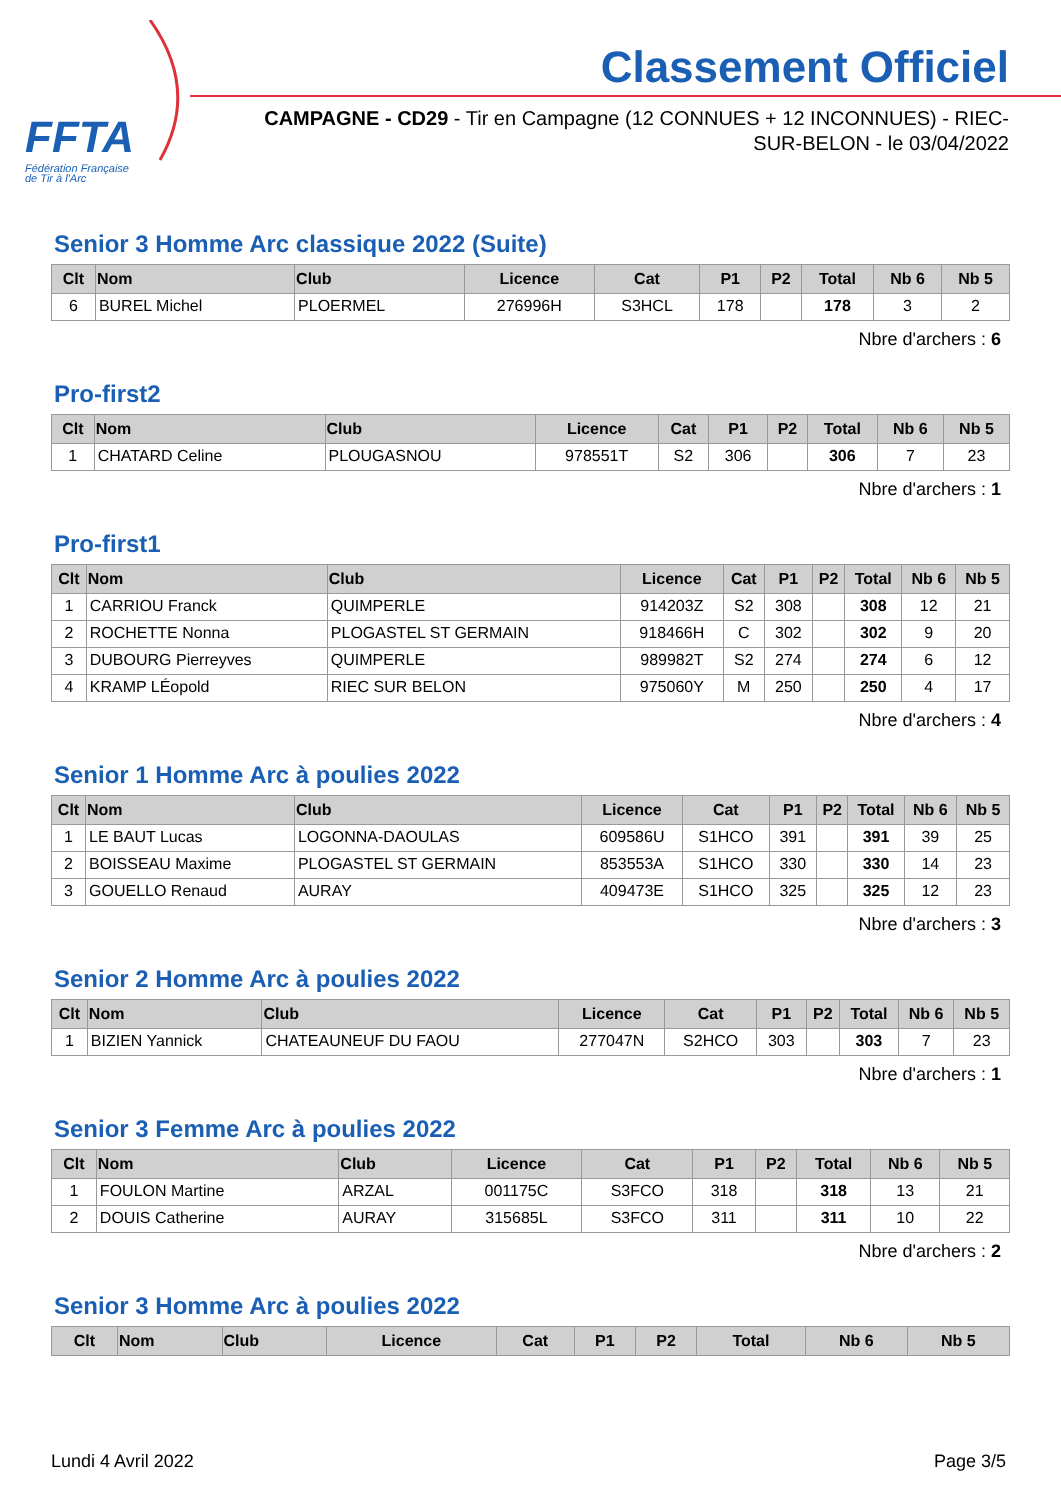FFTA
Fédération Française
de Tir à l'Arc
Classement Officiel
CAMPAGNE - CD29 - Tir en Campagne (12 CONNUES + 12 INCONNUES) - RIEC-SUR-BELON - le 03/04/2022
Senior 3 Homme Arc classique 2022 (Suite)
| Clt | Nom | Club | Licence | Cat | P1 | P2 | Total | Nb 6 | Nb 5 |
| --- | --- | --- | --- | --- | --- | --- | --- | --- | --- |
| 6 | BUREL Michel | PLOERMEL | 276996H | S3HCL | 178 | | 178 | 3 | 2 |
Nbre d'archers : 6
Pro-first2
| Clt | Nom | Club | Licence | Cat | P1 | P2 | Total | Nb 6 | Nb 5 |
| --- | --- | --- | --- | --- | --- | --- | --- | --- | --- |
| 1 | CHATARD Celine | PLOUGASNOU | 978551T | S2 | 306 | | 306 | 7 | 23 |
Nbre d'archers : 1
Pro-first1
| Clt | Nom | Club | Licence | Cat | P1 | P2 | Total | Nb 6 | Nb 5 |
| --- | --- | --- | --- | --- | --- | --- | --- | --- | --- |
| 1 | CARRIOU Franck | QUIMPERLE | 914203Z | S2 | 308 | | 308 | 12 | 21 |
| 2 | ROCHETTE Nonna | PLOGASTEL ST GERMAIN | 918466H | C | 302 | | 302 | 9 | 20 |
| 3 | DUBOURG Pierreyves | QUIMPERLE | 989982T | S2 | 274 | | 274 | 6 | 12 |
| 4 | KRAMP LÉopold | RIEC SUR BELON | 975060Y | M | 250 | | 250 | 4 | 17 |
Nbre d'archers : 4
Senior 1 Homme Arc à poulies 2022
| Clt | Nom | Club | Licence | Cat | P1 | P2 | Total | Nb 6 | Nb 5 |
| --- | --- | --- | --- | --- | --- | --- | --- | --- | --- |
| 1 | LE BAUT Lucas | LOGONNA-DAOULAS | 609586U | S1HCO | 391 | | 391 | 39 | 25 |
| 2 | BOISSEAU Maxime | PLOGASTEL ST GERMAIN | 853553A | S1HCO | 330 | | 330 | 14 | 23 |
| 3 | GOUELLO Renaud | AURAY | 409473E | S1HCO | 325 | | 325 | 12 | 23 |
Nbre d'archers : 3
Senior 2 Homme Arc à poulies 2022
| Clt | Nom | Club | Licence | Cat | P1 | P2 | Total | Nb 6 | Nb 5 |
| --- | --- | --- | --- | --- | --- | --- | --- | --- | --- |
| 1 | BIZIEN Yannick | CHATEAUNEUF DU FAOU | 277047N | S2HCO | 303 | | 303 | 7 | 23 |
Nbre d'archers : 1
Senior 3 Femme Arc à poulies 2022
| Clt | Nom | Club | Licence | Cat | P1 | P2 | Total | Nb 6 | Nb 5 |
| --- | --- | --- | --- | --- | --- | --- | --- | --- | --- |
| 1 | FOULON Martine | ARZAL | 001175C | S3FCO | 318 | | 318 | 13 | 21 |
| 2 | DOUIS Catherine | AURAY | 315685L | S3FCO | 311 | | 311 | 10 | 22 |
Nbre d'archers : 2
Senior 3 Homme Arc à poulies 2022
| Clt | Nom | Club | Licence | Cat | P1 | P2 | Total | Nb 6 | Nb 5 |
| --- | --- | --- | --- | --- | --- | --- | --- | --- | --- |
Lundi 4 Avril 2022 Page 3/5